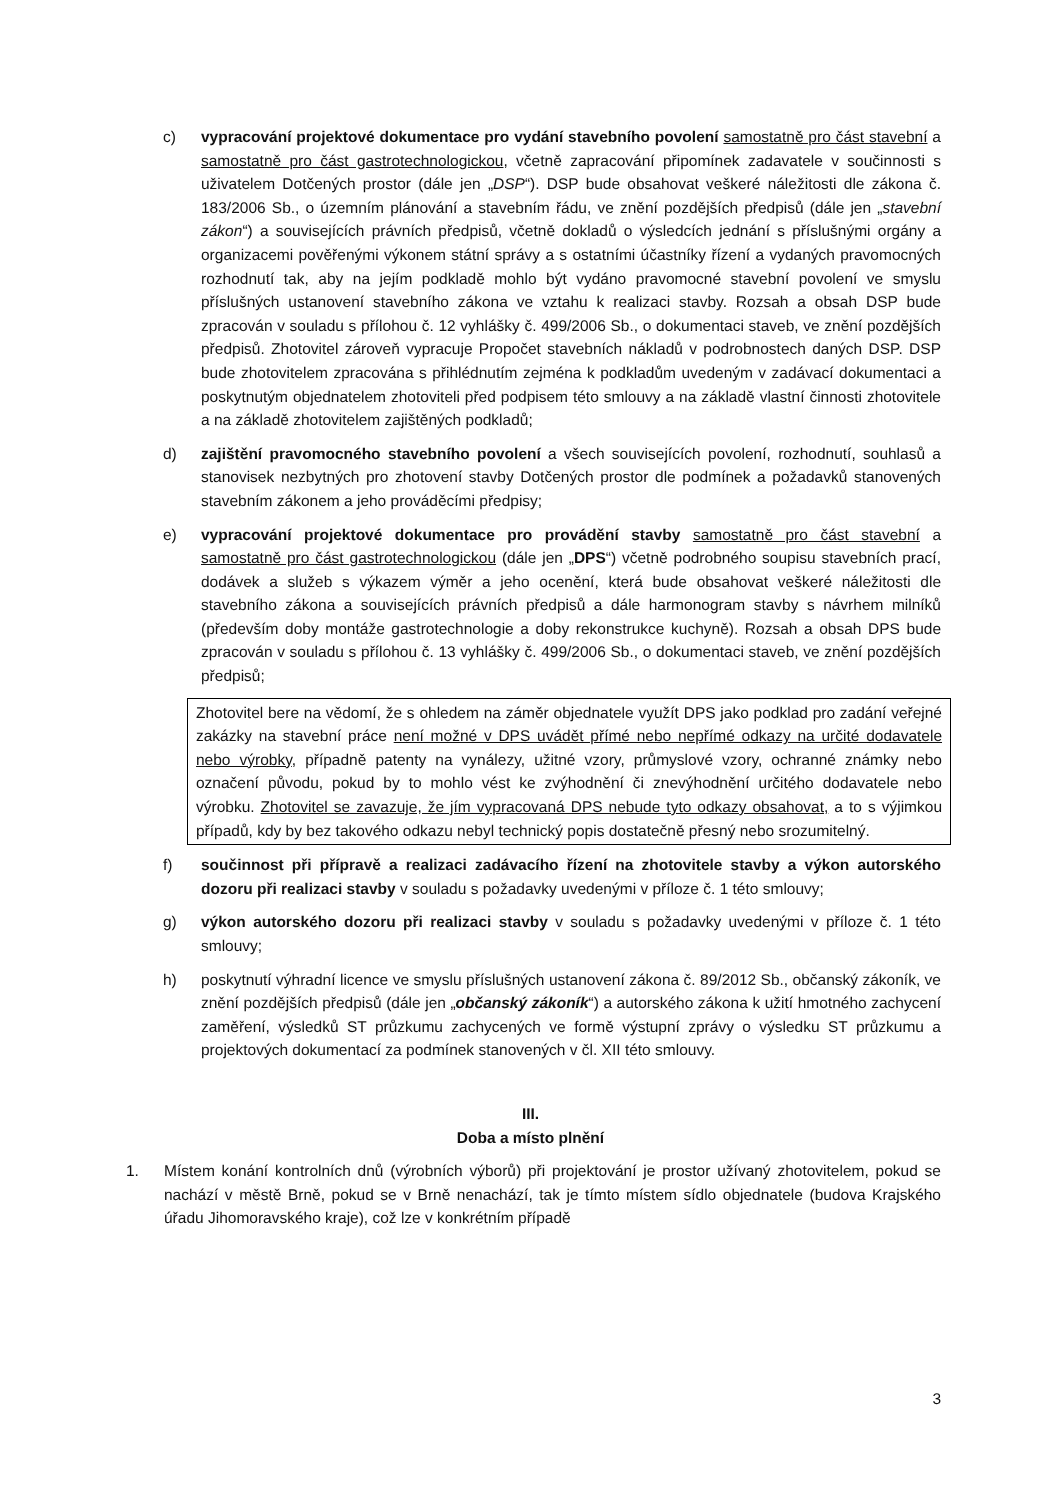c) vypracování projektové dokumentace pro vydání stavebního povolení samostatně pro část stavební a samostatně pro část gastrotechnologickou, včetně zapracování připomínek zadavatele v součinnosti s uživatelem Dotčených prostor (dále jen „DSP“). DSP bude obsahovat veškeré náležitosti dle zákona č. 183/2006 Sb., o územním plánování a stavebním řádu, ve znění pozdějších předpisů (dále jen „stavební zákon“) a souvisejících právních předpisů, včetně dokladů o výsledcích jednání s příslušnými orgány a organizacemi pověřenými výkonem státní správy a s ostatními účastníky řízení a vydaných pravomocných rozhodnutí tak, aby na jejím podkladě mohlo být vydáno pravomocné stavební povolení ve smyslu příslušných ustanovení stavebního zákona ve vztahu k realizaci stavby. Rozsah a obsah DSP bude zpracován v souladu s přílohou č. 12 vyhlášky č. 499/2006 Sb., o dokumentaci staveb, ve znění pozdějších předpisů. Zhotovitel zároveň vypracuje Propočet stavebních nákladů v podrobnostech daných DSP. DSP bude zhotovitelem zpracována s přihlédnutím zejména k podkladům uvedeným v zadávací dokumentaci a poskytnutým objednatelem zhotoviteli před podpisem této smlouvy a na základě vlastní činnosti zhotovitele a na základě zhotovitelem zajištěných podkladů;
d) zajištění pravomocného stavebního povolení a všech souvisejících povolení, rozhodnutí, souhlasů a stanovisek nezbytných pro zhotovení stavby Dotčených prostor dle podmínek a požadavků stanovených stavebním zákonem a jeho prováděcími předpisy;
e) vypracování projektové dokumentace pro provádění stavby samostatně pro část stavební a samostatně pro část gastrotechnologickou (dále jen „DPS“) včetně podrobného soupisu stavebních prací, dodávek a služeb s výkazem výměr a jeho ocenění, která bude obsahovat veškeré náležitosti dle stavebního zákona a souvisejících právních předpisů a dále harmonogram stavby s návrhem milníků (především doby montáže gastrotechnologie a doby rekonstrukce kuchyně). Rozsah a obsah DPS bude zpracován v souladu s přílohou č. 13 vyhlášky č. 499/2006 Sb., o dokumentaci staveb, ve znění pozdějších předpisů;
Zhotovitel bere na vědomí, že s ohledem na záměr objednatele využít DPS jako podklad pro zadání veřejné zakázky na stavební práce není možné v DPS uvádět přímé nebo nepřímé odkazy na určité dodavatele nebo výrobky, případně patenty na vynálezy, užitné vzory, průmyslové vzory, ochranné známky nebo označení původu, pokud by to mohlo vést ke zvýhodnění či znevýhodnění určitého dodavatele nebo výrobku. Zhotovitel se zavazuje, že jím vypracovaná DPS nebude tyto odkazy obsahovat, a to s výjimkou případů, kdy by bez takového odkazu nebyl technický popis dostatečně přesný nebo srozumitelný.
f) součinnost při přípravě a realizaci zadávacího řízení na zhotovitele stavby a výkon autorského dozoru při realizaci stavby v souladu s požadavky uvedenými v příloze č. 1 této smlouvy;
g) výkon autorského dozoru při realizaci stavby v souladu s požadavky uvedenými v příloze č. 1 této smlouvy;
h) poskytnutí výhradní licence ve smyslu příslušných ustanovení zákona č. 89/2012 Sb., občanský zákoník, ve znění pozdějších předpisů (dále jen „občanský zákoník“) a autorského zákona k užití hmotného zachycení zaměření, výsledků ST průzkumu zachycených ve formě výstupní zprávy o výsledku ST průzkumu a projektových dokumentací za podmínek stanovených v čl. XII této smlouvy.
III.
Doba a místo plnění
1. Místem konání kontrolních dnů (výrobních výborů) při projektování je prostor užívaný zhotovitelem, pokud se nachází v městě Brně, pokud se v Brně nenachází, tak je tímto místem sídlo objednatele (budova Krajského úřadu Jihomoravského kraje), což lze v konkrétním případě
3